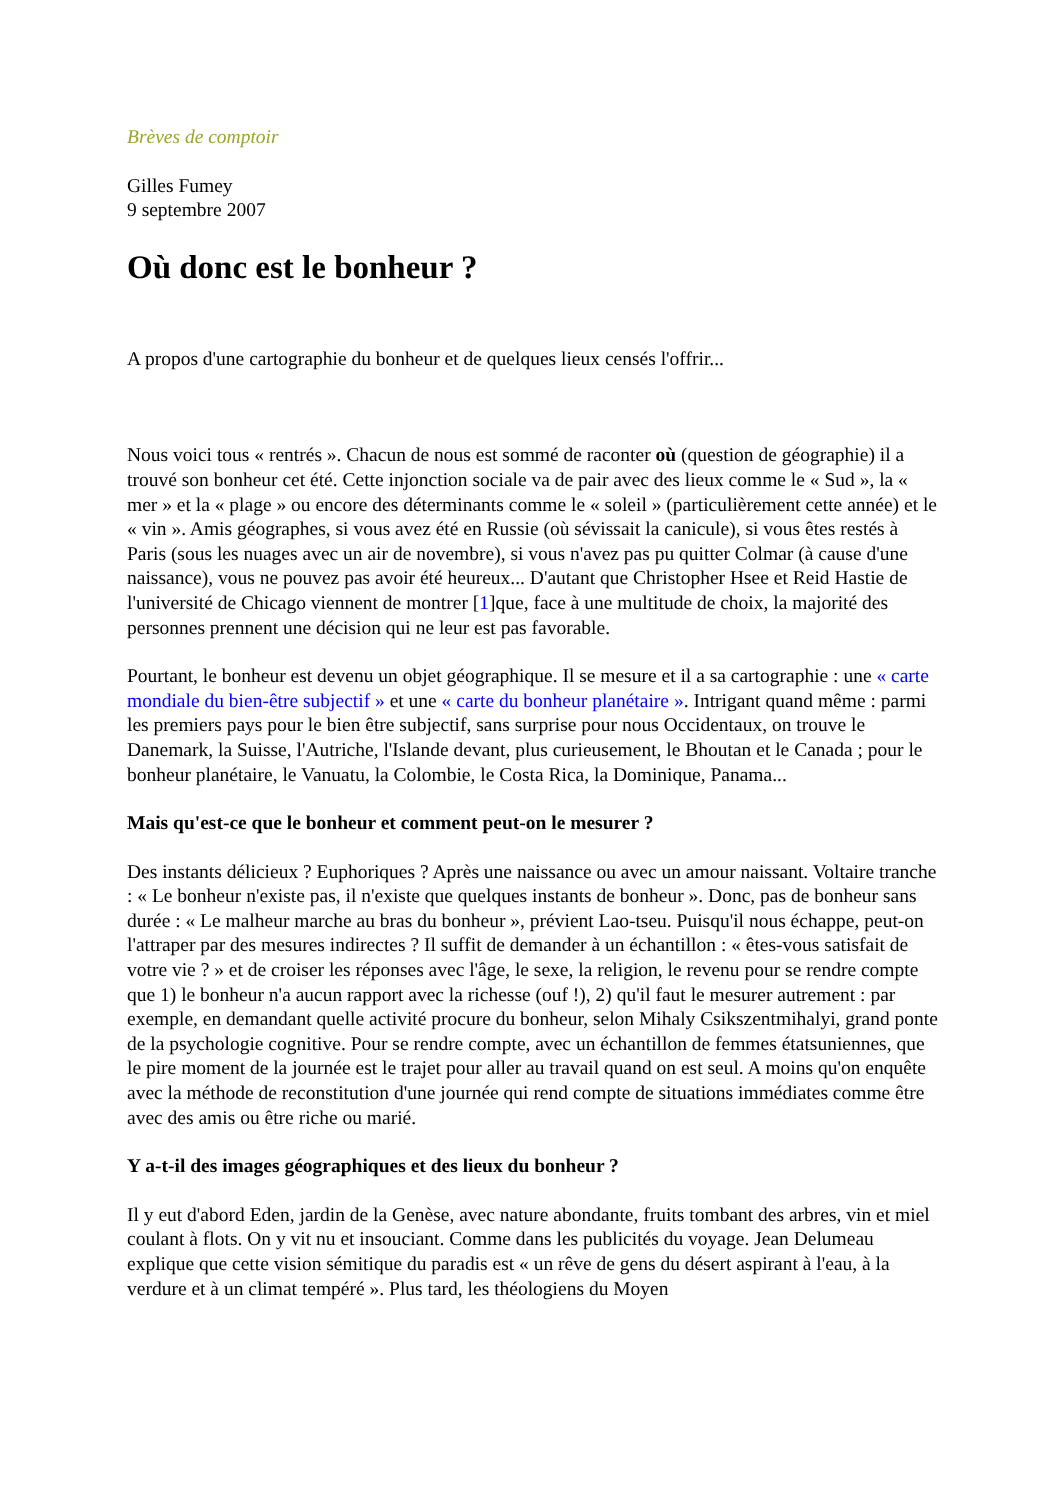Brèves de comptoir
Gilles Fumey
9 septembre 2007
Où donc est le bonheur ?
A propos d'une cartographie du bonheur et de quelques lieux censés l'offrir...
Nous voici tous « rentrés ». Chacun de nous est sommé de raconter où (question de géographie) il a trouvé son bonheur cet été. Cette injonction sociale va de pair avec des lieux comme le « Sud », la « mer » et la « plage » ou encore des déterminants comme le « soleil » (particulièrement cette année) et le « vin ». Amis géographes, si vous avez été en Russie (où sévissait la canicule), si vous êtes restés à Paris (sous les nuages avec un air de novembre), si vous n'avez pas pu quitter Colmar (à cause d'une naissance), vous ne pouvez pas avoir été heureux... D'autant que Christopher Hsee et Reid Hastie de l'université de Chicago viennent de montrer [1]que, face à une multitude de choix, la majorité des personnes prennent une décision qui ne leur est pas favorable.
Pourtant, le bonheur est devenu un objet géographique. Il se mesure et il a sa cartographie : une « carte mondiale du bien-être subjectif » et une « carte du bonheur planétaire ». Intrigant quand même : parmi les premiers pays pour le bien être subjectif, sans surprise pour nous Occidentaux, on trouve le Danemark, la Suisse, l'Autriche, l'Islande devant, plus curieusement, le Bhoutan et le Canada ; pour le bonheur planétaire, le Vanuatu, la Colombie, le Costa Rica, la Dominique, Panama...
Mais qu'est-ce que le bonheur et comment peut-on le mesurer ?
Des instants délicieux ? Euphoriques ? Après une naissance ou avec un amour naissant. Voltaire tranche : « Le bonheur n'existe pas, il n'existe que quelques instants de bonheur ». Donc, pas de bonheur sans durée : « Le malheur marche au bras du bonheur », prévient Lao-tseu. Puisqu'il nous échappe, peut-on l'attraper par des mesures indirectes ? Il suffit de demander à un échantillon : « êtes-vous satisfait de votre vie ? » et de croiser les réponses avec l'âge, le sexe, la religion, le revenu pour se rendre compte que 1) le bonheur n'a aucun rapport avec la richesse (ouf !), 2) qu'il faut le mesurer autrement : par exemple, en demandant quelle activité procure du bonheur, selon Mihaly Csikszentmihalyi, grand ponte de la psychologie cognitive. Pour se rendre compte, avec un échantillon de femmes étatsuniennes, que le pire moment de la journée est le trajet pour aller au travail quand on est seul. A moins qu'on enquête avec la méthode de reconstitution d'une journée qui rend compte de situations immédiates comme être avec des amis ou être riche ou marié.
Y a-t-il des images géographiques et des lieux du bonheur ?
Il y eut d'abord Eden, jardin de la Genèse, avec nature abondante, fruits tombant des arbres, vin et miel coulant à flots. On y vit nu et insouciant. Comme dans les publicités du voyage. Jean Delumeau explique que cette vision sémitique du paradis est « un rêve de gens du désert aspirant à l'eau, à la verdure et à un climat tempéré ». Plus tard, les théologiens du Moyen